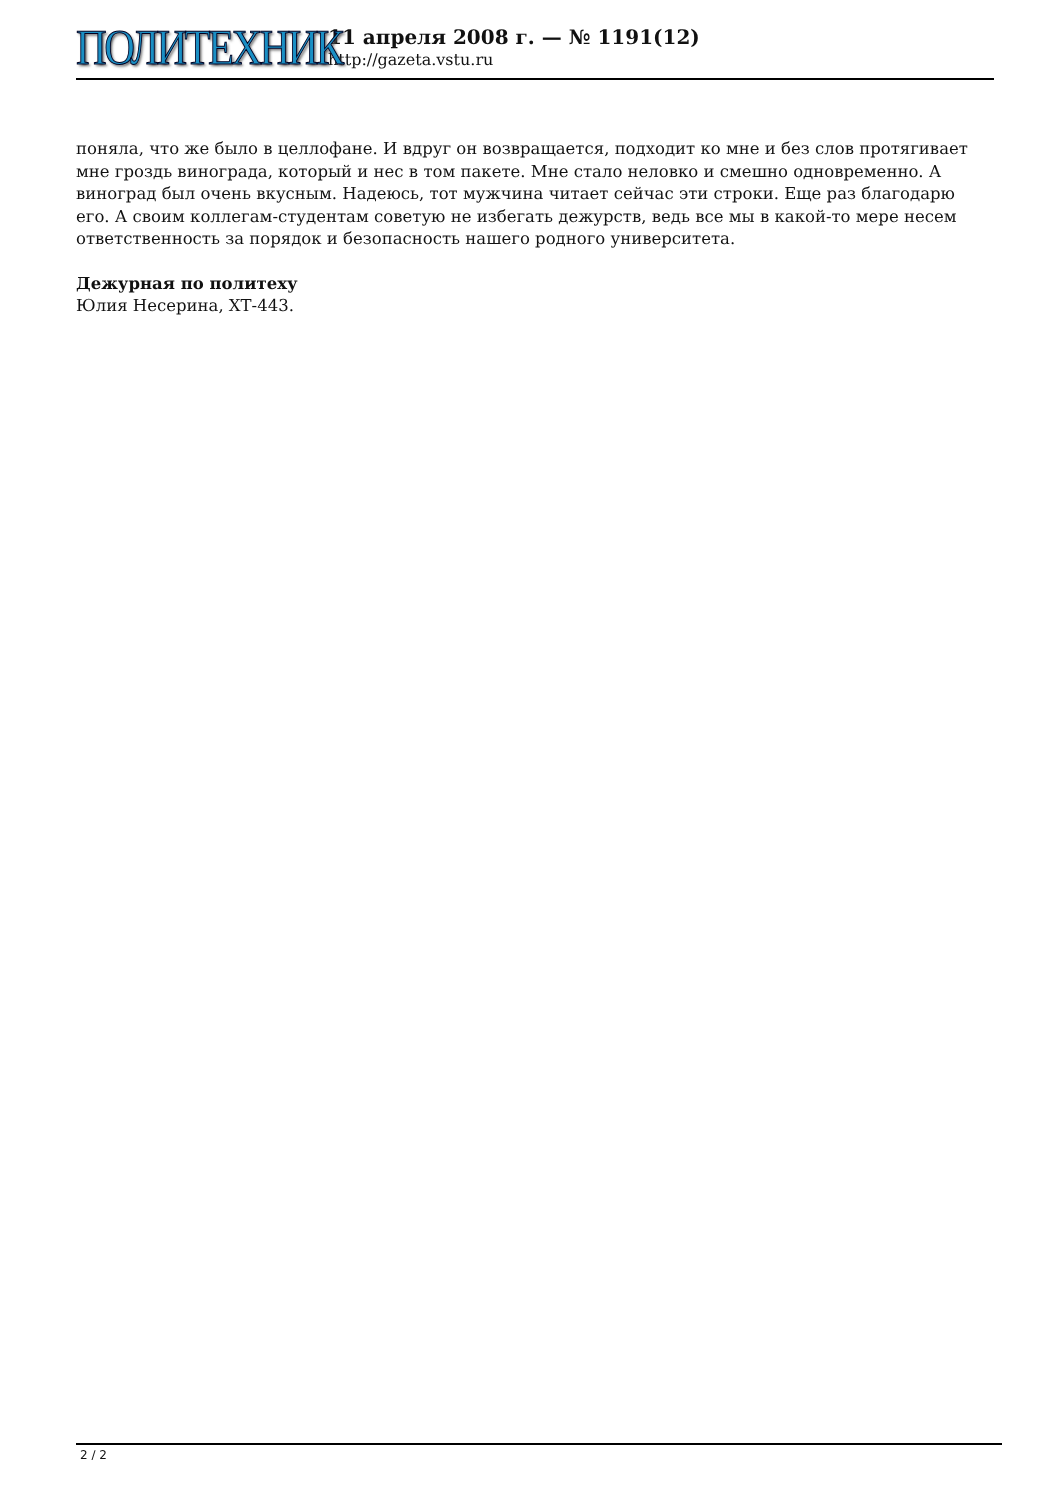ПОЛИТЕХНИК
11 апреля 2008 г. — № 1191(12)
http://gazeta.vstu.ru
поняла, что же было в целлофане. И вдруг он возвращается, подходит ко мне и без слов протягивает мне гроздь винограда, который и нес в том пакете. Мне стало неловко и смешно одновременно. А виноград был очень вкусным. Надеюсь, тот мужчина читает сейчас эти строки. Еще раз благодарю его. А своим коллегам-студентам советую не избегать дежурств, ведь все мы в какой-то мере несем ответственность за порядок и безопасность нашего родного университета.
Дежурная по политеху
Юлия Несерина, ХТ-443.
2 / 2